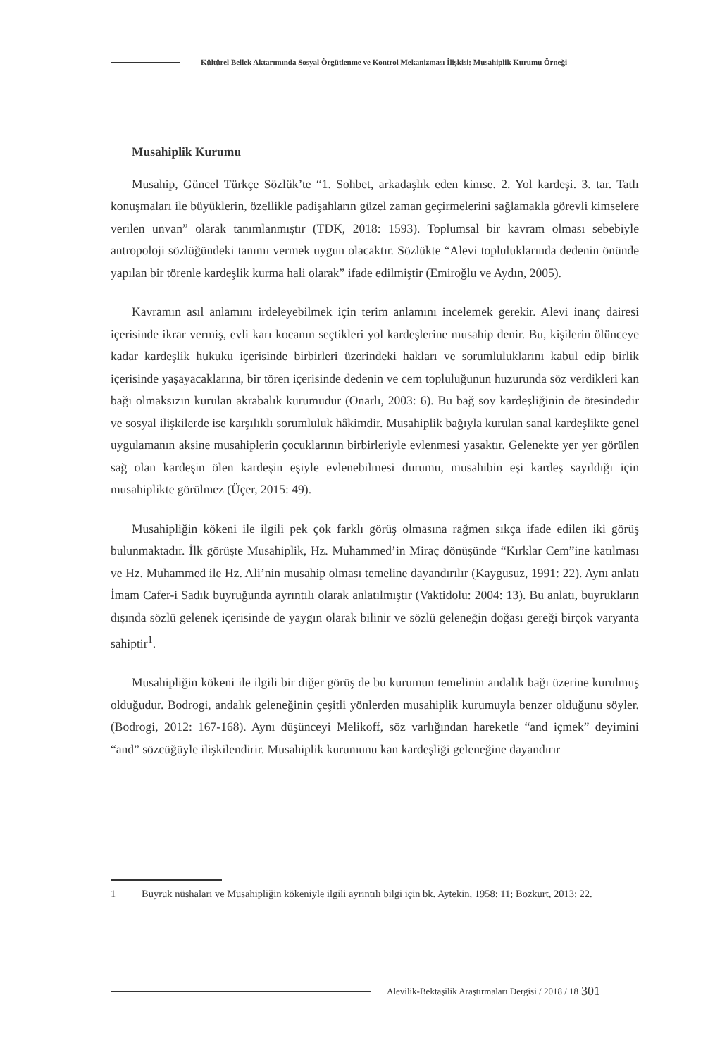Kültürel Bellek Aktarımında Sosyal Örgütlenme ve Kontrol Mekanizması İlişkisi: Musahiplik Kurumu Örneği
Musahiplik Kurumu
Musahip, Güncel Türkçe Sözlük’te “1. Sohbet, arkadaşlık eden kimse. 2. Yol kardeşi. 3. tar. Tatlı konuşmaları ile büyüklerin, özellikle padişahların güzel zaman geçirmelerini sağlamakla görevli kimselere verilen unvan” olarak tanımlanmıştır (TDK, 2018: 1593). Toplumsal bir kavram olması sebebiyle antropoloji sözlüğündeki tanımı vermek uygun olacaktır. Sözlükte “Alevi topluluklarında dedenin önünde yapılan bir törenle kardeşlik kurma hali olarak” ifade edilmiştir (Emiroğlu ve Aydın, 2005).
Kavramın asıl anlamını irdeleyebilmek için terim anlamını incelemek gerekir. Alevi inanç dairesi içerisinde ikrar vermiş, evli karı kocanın seçtikleri yol kardeşlerine musahip denir. Bu, kişilerin ölünceye kadar kardeşlik hukuku içerisinde birbirleri üzerindeki hakları ve sorumluluklarını kabul edip birlik içerisinde yaşayacaklarına, bir tören içerisinde dedenin ve cem topluluğunun huzurunda söz verdikleri kan bağı olmaksızın kurulan akrabalık kurumudur (Onarlı, 2003: 6). Bu bağ soy kardeşliğinin de ötesindedir ve sosyal ilişkilerde ise karşılıklı sorumluluk hâkimdir. Musahiplik bağıyla kurulan sanal kardeşlikte genel uygulamanın aksine musahiplerin çocuklarının birbirleriyle evlenmesi yasaktır. Gelenekte yer yer görülen sağ olan kardeşin ölen kardeşin eşiyle evlenebilmesi durumu, musahibin eşi kardeş sayıldığı için musahiplikte görülmez (Üçer, 2015: 49).
Musahipliğin kökeni ile ilgili pek çok farklı görüş olmasına rağmen sıkça ifade edilen iki görüş bulunmaktadır. İlk görüşte Musahiplik, Hz. Muhammed’in Miraç dönüşünde “Kırklar Cem”ine katılması ve Hz. Muhammed ile Hz. Ali’nin musahip olması temeline dayandırılır (Kaygusuz, 1991: 22). Aynı anlatı İmam Cafer-i Sadık buyruğunda ayrıntılı olarak anlatılmıştır (Vaktidolu: 2004: 13). Bu anlatı, buyrukların dışında sözlü gelenek içerisinde de yaygın olarak bilinir ve sözlü geleneğin doğası gereği birçok varyanta sahiptir<sup>1</sup>.
Musahipliğin kökeni ile ilgili bir diğer görüş de bu kurumun temelinin andalık bağı üzerine kurulmuş olduğudur. Bodrogi, andalık geleneğinin çeşitli yönlerden musahiplik kurumuyla benzer olduğunu söyler. (Bodrogi, 2012: 167-168). Aynı düşünceyi Melikoff, söz varlığından hareketle “and içmek” deyimini “and” sözcüğüyle ilişkilendirir. Musahiplik kurumunu kan kardeşliği geleneğine dayandırır
1 Buyruk nüshaları ve Musahipliğin kökeniyle ilgili ayrıntılı bilgi için bk. Aytekin, 1958: 11; Bozkurt, 2013: 22.
Alevilik-Bektaşilik Araştırmaları Dergisi / 2018 / 18 301